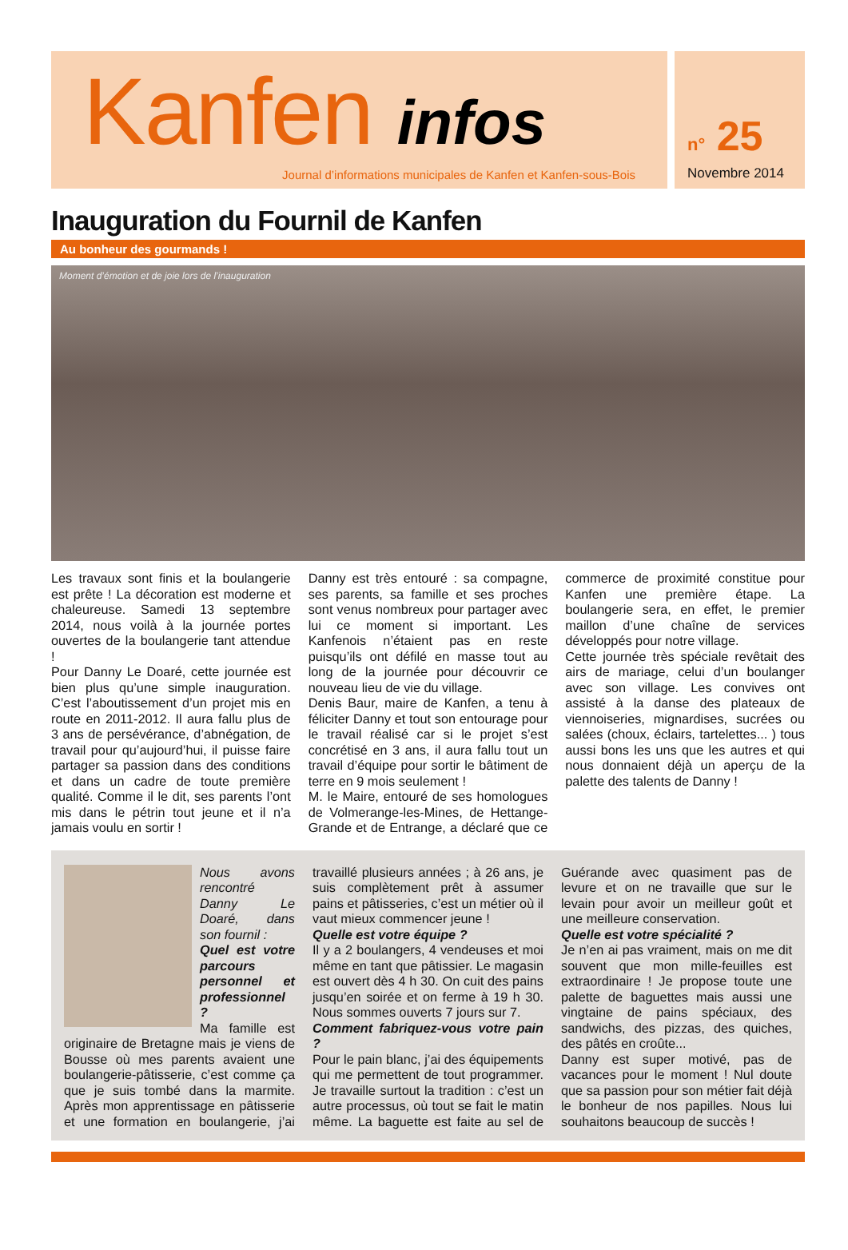Kanfen infos
Journal d’informations municipales de Kanfen et Kanfen-sous-Bois
n° 25
Novembre 2014
Inauguration du Fournil de Kanfen
Au bonheur des gourmands !
Moment d’émotion et de joie lors de l’inauguration
Les travaux sont finis et la boulangerie est prête ! La décoration est moderne et chaleureuse. Samedi 13 septembre 2014, nous voilà à la journée portes ouvertes de la boulangerie tant attendue !
Pour Danny Le Doaré, cette journée est bien plus qu’une simple inauguration. C’est l’aboutissement d’un projet mis en route en 2011-2012. Il aura fallu plus de 3 ans de persévérance, d’abnégation, de travail pour qu’aujourd’hui, il puisse faire partager sa passion dans des conditions et dans un cadre de toute première qualité. Comme il le dit, ses parents l’ont mis dans le pétrin tout jeune et il n’a jamais voulu en sortir !
Danny est très entouré : sa compagne, ses parents, sa famille et ses proches sont venus nombreux pour partager avec lui ce moment si important. Les Kanfenois n’étaient pas en reste puisqu’ils ont défilé en masse tout au long de la journée pour découvrir ce nouveau lieu de vie du village.
Denis Baur, maire de Kanfen, a tenu à féliciter Danny et tout son entourage pour le travail réalisé car si le projet s’est concrétisé en 3 ans, il aura fallu tout un travail d’équipe pour sortir le bâtiment de terre en 9 mois seulement !
M. le Maire, entouré de ses homologues de Volmerange-les-Mines, de Hettange-Grande et de Entrange, a déclaré que ce commerce de proximité constitue pour Kanfen une première étape. La boulangerie sera, en effet, le premier maillon d’une chaîne de services développés pour notre village.
Cette journée très spéciale revêtait des airs de mariage, celui d’un boulanger avec son village. Les convives ont assisté à la danse des plateaux de viennoiseries, mignardises, sucrées ou salées (choux, éclairs, tartelettes... ) tous aussi bons les uns que les autres et qui nous donnaient déjà un aperçu de la palette des talents de Danny !
Nous avons rencontré Danny Le Doaré, dans son fournil :
Quel est votre parcours personnel et professionnel ?
Ma famille est originaire de Bretagne mais je viens de Bousse où mes parents avaient une boulangerie-pâtisserie, c’est comme ça que je suis tombé dans la marmite. Après mon apprentissage en pâtisserie et une formation en boulangerie, j’ai travaillé plusieurs années ; à 26 ans, je suis complètement prêt à assumer pains et pâtisseries, c’est un métier où il vaut mieux commencer jeune !
Quelle est votre équipe ?
Il y a 2 boulangers, 4 vendeuses et moi même en tant que pâtissier. Le magasin est ouvert dès 4 h 30. On cuit des pains jusqu’en soirée et on ferme à 19 h 30. Nous sommes ouverts 7 jours sur 7.
Comment fabriquez-vous votre pain ?
Pour le pain blanc, j’ai des équipements qui me permettent de tout programmer. Je travaille surtout la tradition : c’est un autre processus, où tout se fait le matin même. La baguette est faite au sel de Guérande avec quasiment pas de levure et on ne travaille que sur le levain pour avoir un meilleur goût et une meilleure conservation.
Quelle est votre spécialité ?
Je n’en ai pas vraiment, mais on me dit souvent que mon mille-feuilles est extraordinaire ! Je propose toute une palette de baguettes mais aussi une vingtaine de pains spéciaux, des sandwichs, des pizzas, des quiches, des pâtés en croûte...
Danny est super motivé, pas de vacances pour le moment ! Nul doute que sa passion pour son métier fait déjà le bonheur de nos papilles. Nous lui souhaitons beaucoup de succès !